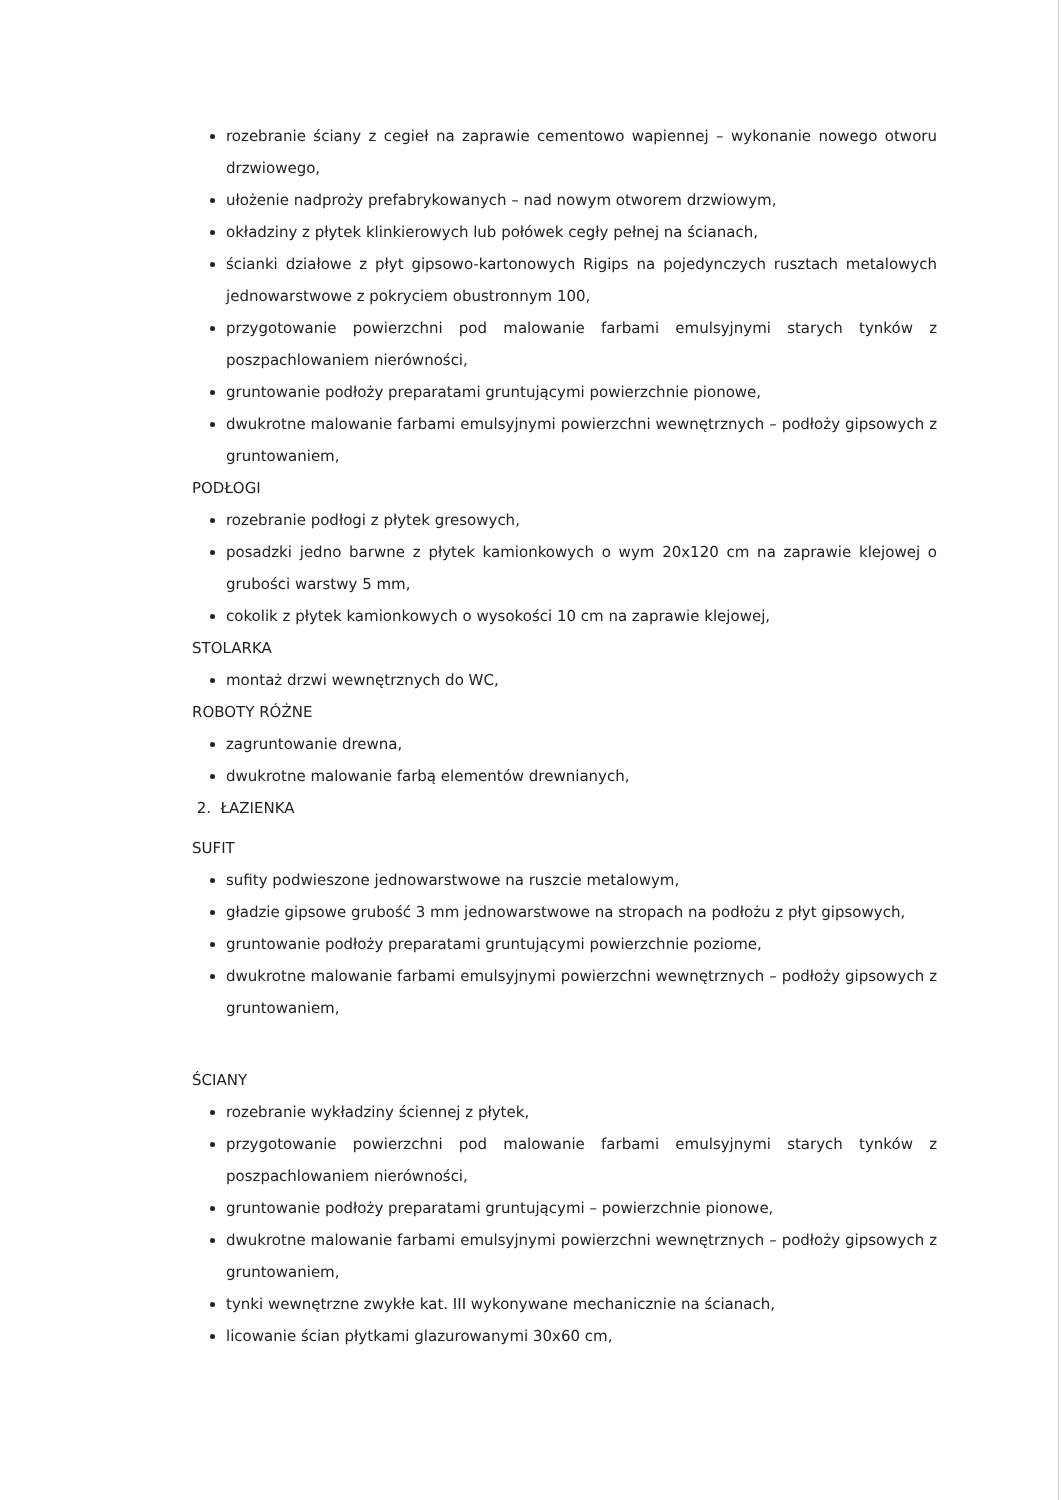rozebranie ściany z cegieł na zaprawie cementowo wapiennej – wykonanie nowego otworu drzwiowego,
ułożenie nadproży prefabrykowanych – nad nowym otworem drzwiowym,
okładziny z płytek klinkierowych lub połówek cegły pełnej na ścianach,
ścianki działowe z płyt gipsowo-kartonowych Rigips na pojedynczych rusztach metalowych jednowarstwowe z pokryciem obustronnym 100,
przygotowanie powierzchni pod malowanie farbami emulsyjnymi starych tynków z poszpachlowaniem nierówności,
gruntowanie podłoży preparatami gruntującymi powierzchnie pionowe,
dwukrotne malowanie farbami emulsyjnymi powierzchni wewnętrznych – podłoży gipsowych z gruntowaniem,
PODŁOGI
rozebranie podłogi z płytek gresowych,
posadzki jedno barwne z płytek kamionkowych o wym 20x120 cm na zaprawie klejowej o grubości warstwy 5 mm,
cokolik z płytek kamionkowych o wysokości 10 cm na zaprawie klejowej,
STOLARKA
montaż drzwi wewnętrznych do WC,
ROBOTY RÓŻNE
zagruntowanie drewna,
dwukrotne malowanie farbą elementów drewnianych,
2. ŁAZIENKA
SUFIT
sufity podwieszone jednowarstwowe na ruszcie metalowym,
gładzie gipsowe grubość 3 mm jednowarstwowe na stropach na podłożu z płyt gipsowych,
gruntowanie podłoży preparatami gruntującymi powierzchnie poziome,
dwukrotne malowanie farbami emulsyjnymi powierzchni wewnętrznych – podłoży gipsowych z gruntowaniem,
ŚCIANY
rozebranie wykładziny ściennej z płytek,
przygotowanie powierzchni pod malowanie farbami emulsyjnymi starych tynków z poszpachlowaniem nierówności,
gruntowanie podłoży preparatami gruntującymi – powierzchnie pionowe,
dwukrotne malowanie farbami emulsyjnymi powierzchni wewnętrznych – podłoży gipsowych z gruntowaniem,
tynki wewnętrzne zwykłe kat. III wykonywane mechanicznie na ścianach,
licowanie ścian płytkami glazurowanymi 30x60 cm,